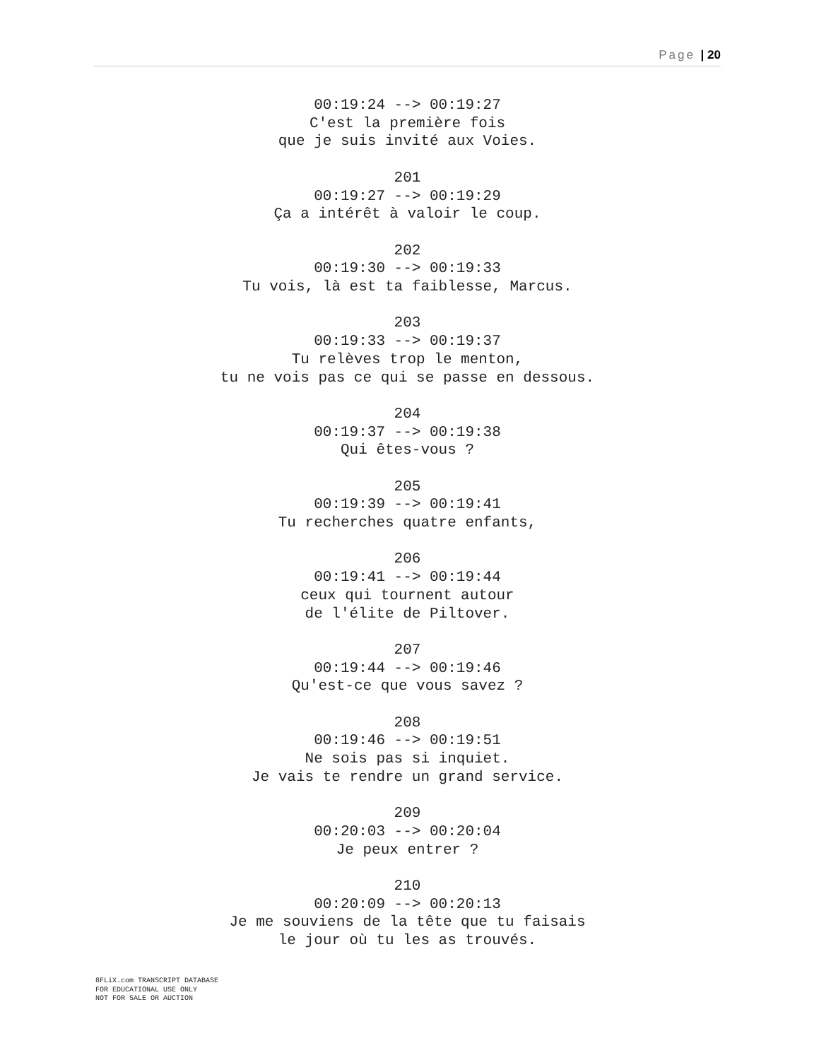Page | 20
00:19:24 --> 00:19:27
C'est la première fois
que je suis invité aux Voies.
201
00:19:27 --> 00:19:29
Ça a intérêt à valoir le coup.
202
00:19:30 --> 00:19:33
Tu vois, là est ta faiblesse, Marcus.
203
00:19:33 --> 00:19:37
Tu relèves trop le menton,
tu ne vois pas ce qui se passe en dessous.
204
00:19:37 --> 00:19:38
Qui êtes-vous ?
205
00:19:39 --> 00:19:41
Tu recherches quatre enfants,
206
00:19:41 --> 00:19:44
ceux qui tournent autour
de l'élite de Piltover.
207
00:19:44 --> 00:19:46
Qu'est-ce que vous savez ?
208
00:19:46 --> 00:19:51
Ne sois pas si inquiet.
Je vais te rendre un grand service.
209
00:20:03 --> 00:20:04
Je peux entrer ?
210
00:20:09 --> 00:20:13
Je me souviens de la tête que tu faisais
le jour où tu les as trouvés.
8FLiX.com TRANSCRIPT DATABASE
FOR EDUCATIONAL USE ONLY
NOT FOR SALE OR AUCTION